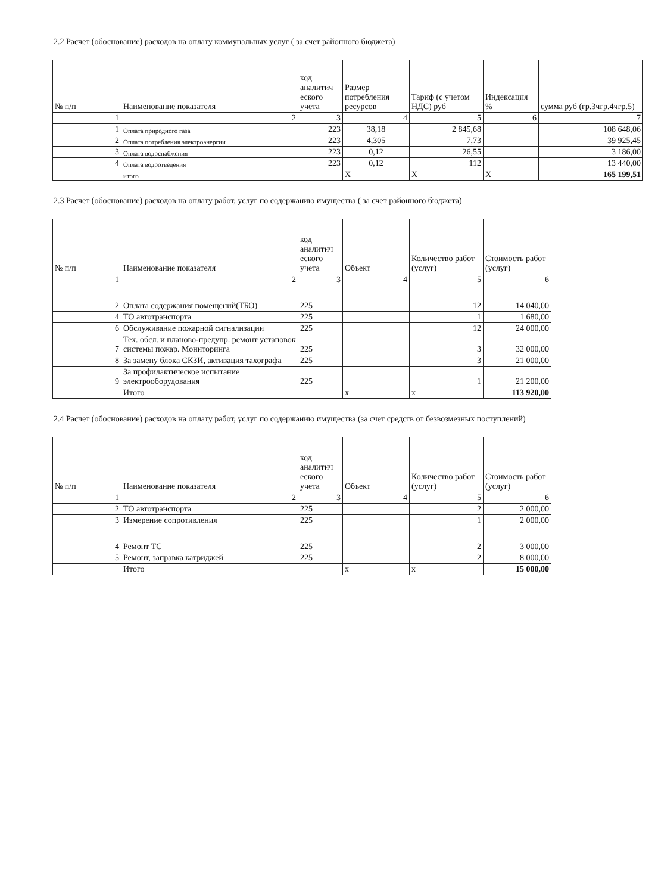2.2 Расчет (обоснование) расходов на оплату коммунальных услуг ( за счет районного бюджета)
| № п/п | Наименование показателя | код аналитич еского учета | Размер потребления ресурсов | Тариф (с учетом НДС) руб | Индексация % | сумма руб (гр.3чгр.4чгр.5) |
| --- | --- | --- | --- | --- | --- | --- |
| 1 | 2 | 3 | 4 | 5 | 6 | 7 |
| 1 | Оплата природного газа | 223 | 38,18 | 2 845,68 | | 108 648,06 |
| 2 | Оплата потребления электроэнергии | 223 | 4,305 | 7,73 | | 39 925,45 |
| 3 | Оплата водоснабжения | 223 | 0,12 | 26,55 | | 3 186,00 |
| 4 | Оплата водоотведения | 223 | 0,12 | 112 | | 13 440,00 |
| | итого | | X | X | X | 165 199,51 |
2.3 Расчет (обоснование) расходов на оплату работ, услуг по содержанию имущества ( за счет районного бюджета)
| № п/п | Наименование показателя | код аналитич еского учета | Объект | Количество работ (услуг) | Стоимость работ (услуг) |
| --- | --- | --- | --- | --- | --- |
| 1 | 2 | 3 | 4 | 5 | 6 |
| 2 | Оплата содержания помещений(ТБО) | 225 | | 12 | 14 040,00 |
| 4 | ТО автотранспорта | 225 | | 1 | 1 680,00 |
| 6 | Обслуживание пожарной сигнализации | 225 | | 12 | 24 000,00 |
| 7 | Тех. обсл. и планово-предупр. ремонт установок системы пожар. Мониторинга | 225 | | 3 | 32 000,00 |
| 8 | За замену блока СКЗИ, активация тахографа | 225 | | 3 | 21 000,00 |
| 9 | За профилактическое испытание электрооборудования | 225 | | 1 | 21 200,00 |
| | Итого | | x | x | 113 920,00 |
2.4 Расчет (обоснование) расходов на оплату работ, услуг по содержанию имущества (за счет средств от безвозмезных поступлений)
| № п/п | Наименование показателя | код аналитич еского учета | Объект | Количество работ (услуг) | Стоимость работ (услуг) |
| --- | --- | --- | --- | --- | --- |
| 1 | 2 | 3 | 4 | 5 | 6 |
| 2 | ТО автотранспорта | 225 | | 2 | 2 000,00 |
| 3 | Измерение сопротивления | 225 | | 1 | 2 000,00 |
| 4 | Ремонт ТС | 225 | | 2 | 3 000,00 |
| 5 | Ремонт, заправка катриджей | 225 | | 2 | 8 000,00 |
| | Итого | | x | x | 15 000,00 |